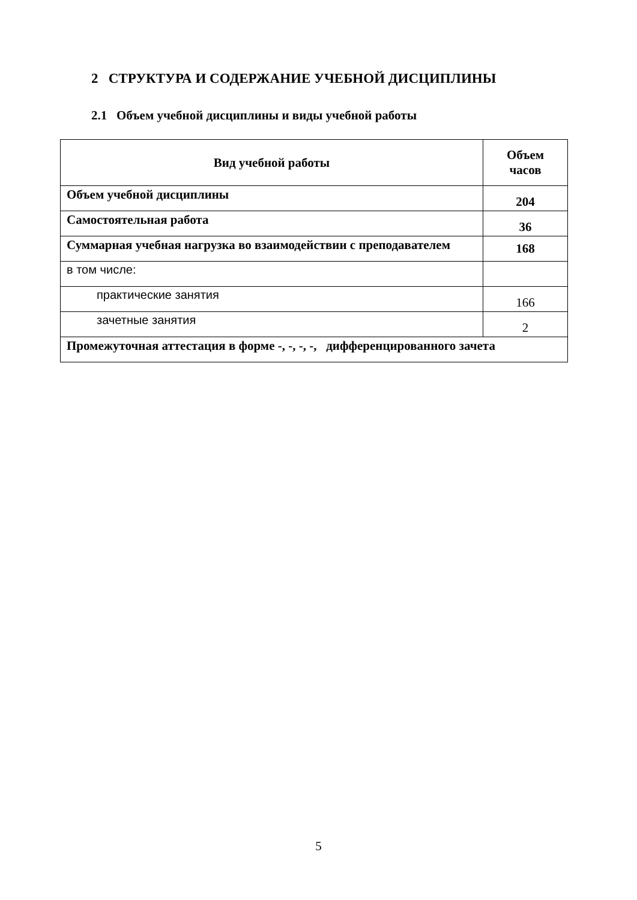2 СТРУКТУРА И СОДЕРЖАНИЕ УЧЕБНОЙ ДИСЦИПЛИНЫ
2.1 Объем учебной дисциплины и виды учебной работы
| Вид учебной работы | Объем часов |
| --- | --- |
| Объем учебной дисциплины | 204 |
| Самостоятельная работа | 36 |
| Суммарная учебная нагрузка во взаимодействии с преподавателем | 168 |
| в том числе: | |
| практические занятия | 166 |
| зачетные занятия | 2 |
| Промежуточная аттестация в форме -, -, -, -, дифференцированного зачета | |
5